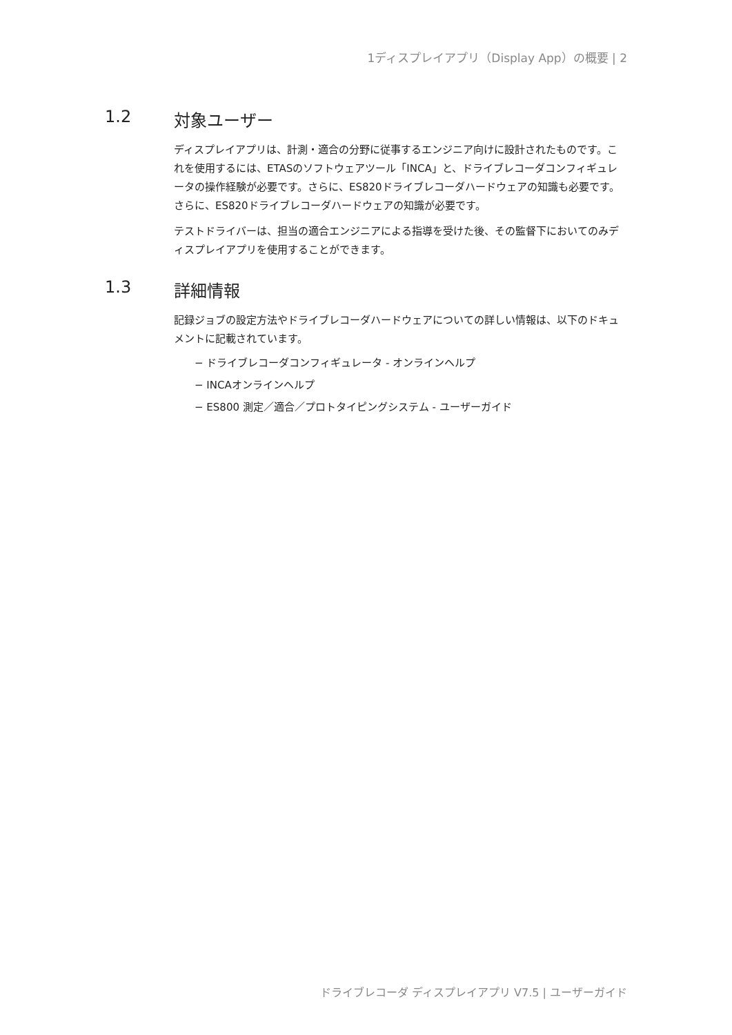1ディスプレイアプリ（Display App）の概要 | 2
1.2 対象ユーザー
ディスプレイアプリは、計測・適合の分野に従事するエンジニア向けに設計されたものです。これを使用するには、ETASのソフトウェアツール「INCA」と、ドライブレコーダコンフィギュレータの操作経験が必要です。さらに、ES820ドライブレコーダハードウェアの知識も必要です。さらに、ES820ドライブレコーダハードウェアの知識が必要です。
テストドライバーは、担当の適合エンジニアによる指導を受けた後、その監督下においてのみディスプレイアプリを使用することができます。
1.3 詳細情報
記録ジョブの設定方法やドライブレコーダハードウェアについての詳しい情報は、以下のドキュメントに記載されています。
− ドライブレコーダコンフィギュレータ - オンラインヘルプ
− INCAオンラインヘルプ
− ES800 測定／適合／プロトタイピングシステム - ユーザーガイド
ドライブレコーダ ディスプレイアプリ V7.5 | ユーザーガイド